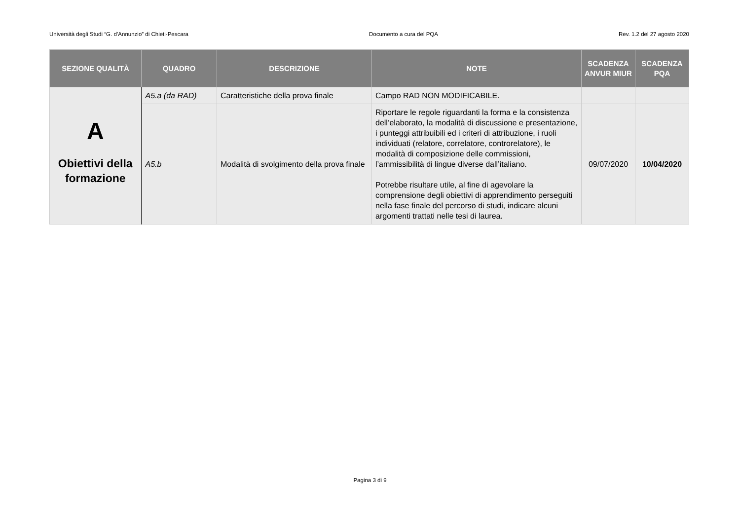Università degli Studi “G. d’Annunzio” di Chieti-Pescara Documento a cura del PQA Rev. 1.2 del 27 agosto 2020
| SEZIONE QUALITÀ | QUADRO | DESCRIZIONE | NOTE | SCADENZA ANVUR MIUR | SCADENZA PQA |
| --- | --- | --- | --- | --- | --- |
| A Obiettivi della formazione | A5.a (da RAD) | Caratteristiche della prova finale | Campo RAD NON MODIFICABILE. | | |
| | A5.b | Modalità di svolgimento della prova finale | Riportare le regole riguardanti la forma e la consistenza dell’elaborato, la modalità di discussione e presentazione, i punteggi attribuibili ed i criteri di attribuzione, i ruoli individuati (relatore, correlatore, controrelatore), le modalità di composizione delle commissioni, l’ammissibilità di lingue diverse dall’italiano. Potrebbe risultare utile, al fine di agevolare la comprensione degli obiettivi di apprendimento perseguiti nella fase finale del percorso di studi, indicare alcuni argomenti trattati nelle tesi di laurea. | 09/07/2020 | 10/04/2020 |
Pagina 3 di 9